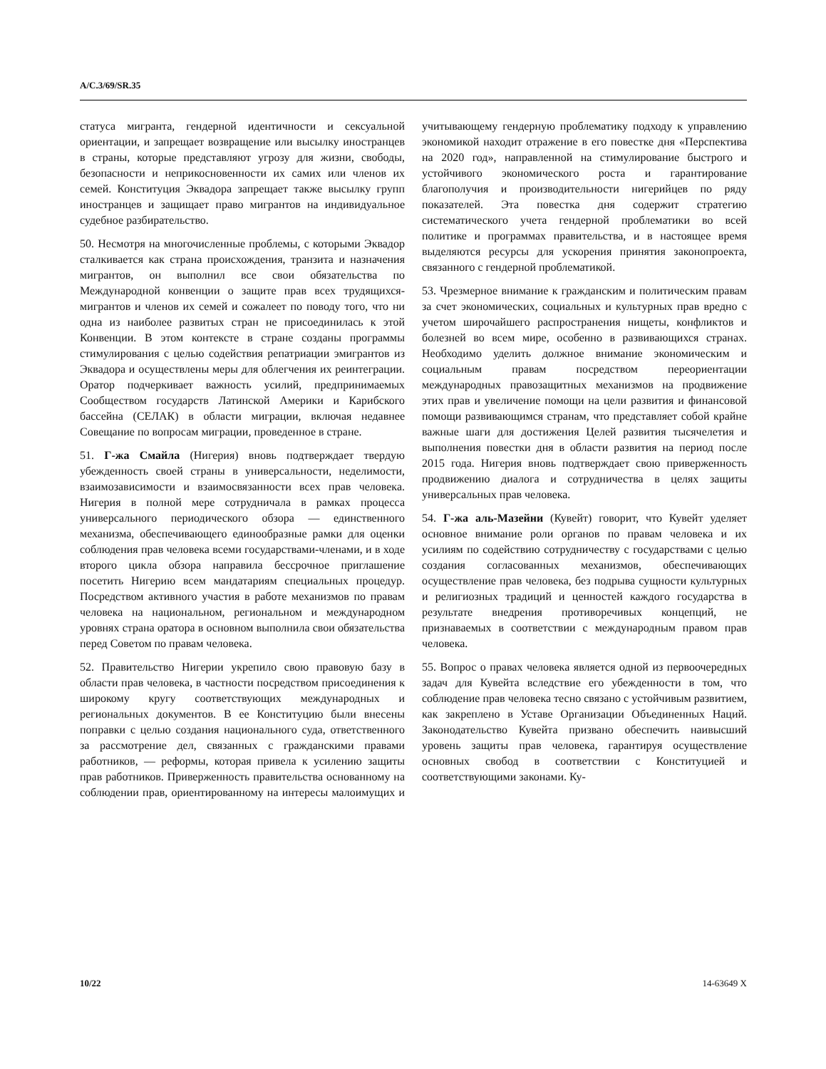A/C.3/69/SR.35
статуса мигранта, гендерной идентичности и сексуальной ориентации, и запрещает возвращение или высылку иностранцев в страны, которые представляют угрозу для жизни, свободы, безопасности и неприкосновенности их самих или членов их семей. Конституция Эквадора запрещает также высылку групп иностранцев и защищает право мигрантов на индивидуальное судебное разбирательство.
50. Несмотря на многочисленные проблемы, с которыми Эквадор сталкивается как страна происхождения, транзита и назначения мигрантов, он выполнил все свои обязательства по Международной конвенции о защите прав всех трудящихся-мигрантов и членов их семей и сожалеет по поводу того, что ни одна из наиболее развитых стран не присоединилась к этой Конвенции. В этом контексте в стране созданы программы стимулирования с целью содействия репатриации эмигрантов из Эквадора и осуществлены меры для облегчения их реинтеграции. Оратор подчеркивает важность усилий, предпринимаемых Сообществом государств Латинской Америки и Карибского бассейна (СЕЛАК) в области миграции, включая недавнее Совещание по вопросам миграции, проведенное в стране.
51. Г-жа Смайла (Нигерия) вновь подтверждает твердую убежденность своей страны в универсальности, неделимости, взаимозависимости и взаимосвязанности всех прав человека. Нигерия в полной мере сотрудничала в рамках процесса универсального периодического обзора — единственного механизма, обеспечивающего единообразные рамки для оценки соблюдения прав человека всеми государствами-членами, и в ходе второго цикла обзора направила бессрочное приглашение посетить Нигерию всем мандатариям специальных процедур. Посредством активного участия в работе механизмов по правам человека на национальном, региональном и международном уровнях страна оратора в основном выполнила свои обязательства перед Советом по правам человека.
52. Правительство Нигерии укрепило свою правовую базу в области прав человека, в частности посредством присоединения к широкому кругу соответствующих международных и региональных документов. В ее Конституцию были внесены поправки с целью создания национального суда, ответственного за рассмотрение дел, связанных с гражданскими правами работников, — реформы, которая привела к усилению защиты прав работников. Приверженность правительства основанному на соблюдении прав, ориентированному на интересы малоимущих и учитывающему гендерную проблематику подходу к управлению экономикой находит отражение в его повестке дня «Перспектива на 2020 год», направленной на стимулирование быстрого и устойчивого экономического роста и гарантирование благополучия и производительности нигерийцев по ряду показателей. Эта повестка дня содержит стратегию систематического учета гендерной проблематики во всей политике и программах правительства, и в настоящее время выделяются ресурсы для ускорения принятия законопроекта, связанного с гендерной проблематикой.
53. Чрезмерное внимание к гражданским и политическим правам за счет экономических, социальных и культурных прав вредно с учетом широчайшего распространения нищеты, конфликтов и болезней во всем мире, особенно в развивающихся странах. Необходимо уделить должное внимание экономическим и социальным правам посредством переориентации международных правозащитных механизмов на продвижение этих прав и увеличение помощи на цели развития и финансовой помощи развивающимся странам, что представляет собой крайне важные шаги для достижения Целей развития тысячелетия и выполнения повестки дня в области развития на период после 2015 года. Нигерия вновь подтверждает свою приверженность продвижению диалога и сотрудничества в целях защиты универсальных прав человека.
54. Г-жа аль-Мазейни (Кувейт) говорит, что Кувейт уделяет основное внимание роли органов по правам человека и их усилиям по содействию сотрудничеству с государствами с целью создания согласованных механизмов, обеспечивающих осуществление прав человека, без подрыва сущности культурных и религиозных традиций и ценностей каждого государства в результате внедрения противоречивых концепций, не признаваемых в соответствии с международным правом прав человека.
55. Вопрос о правах человека является одной из первоочередных задач для Кувейта вследствие его убежденности в том, что соблюдение прав человека тесно связано с устойчивым развитием, как закреплено в Уставе Организации Объединенных Наций. Законодательство Кувейта призвано обеспечить наивысший уровень защиты прав человека, гарантируя осуществление основных свобод в соответствии с Конституцией и соответствующими законами. Ку-
10/22 14-63649 X